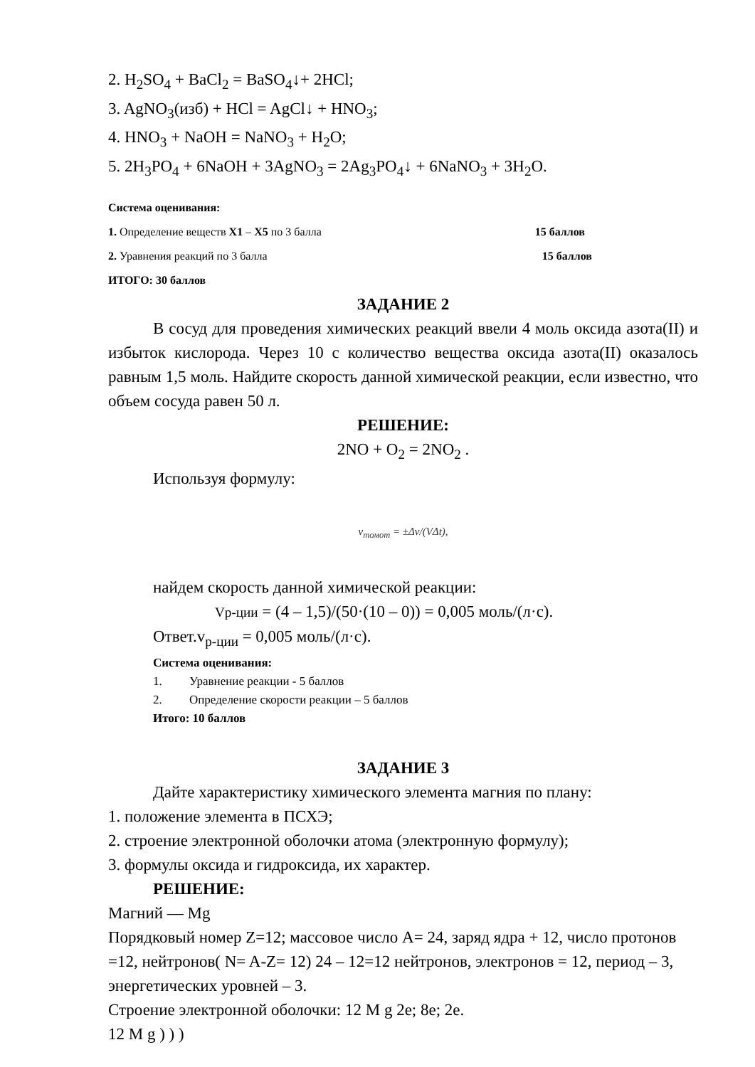2. H<sub>2</sub>SO<sub>4</sub> + BaCl<sub>2</sub> = BaSO<sub>4</sub>↓+ 2HCl;
3. AgNO<sub>3</sub>(изб) + HCl = AgCl↓ + HNO<sub>3</sub>;
4. HNO<sub>3</sub> + NaOH = NaNO<sub>3</sub> + H<sub>2</sub>O;
5. 2H<sub>3</sub>PO<sub>4</sub> + 6NaOH + 3AgNO<sub>3</sub> = 2Ag<sub>3</sub>PO<sub>4</sub>↓ + 6NaNO<sub>3</sub> + 3H<sub>2</sub>O.
Система оценивания:
1. Определение веществ X1 – X5 по 3 балла 15 баллов
2. Уравнения реакций по 3 балла 15 баллов
ИТОГО: 30 баллов
ЗАДАНИЕ 2
В сосуд для проведения химических реакций ввели 4 моль оксида азота(II) и избыток кислорода. Через 10 с количество вещества оксида азота(II) оказалось равным 1,5 моль. Найдите скорость данной химической реакции, если известно, что объем сосуда равен 50 л.
РЕШЕНИЕ:
2NO + O<sub>2</sub> = 2NO<sub>2</sub> .
Используя формулу:
v<sub>томот</sub> = ±Δν/(VΔt),
найдем скорость данной химической реакции:
Vр-ции = (4 – 1,5)/(50·(10 – 0)) = 0,005 моль/(л·с).
Ответ.v<sub>р-ции</sub> = 0,005 моль/(л·с).
Система оценивания:
1. Уравнение реакции - 5 баллов
2. Определение скорости реакции – 5 баллов
Итого: 10 баллов
ЗАДАНИЕ 3
Дайте характеристику химического элемента магния по плану:
1. положение элемента в ПСХЭ;
2. строение электронной оболочки атома (электронную формулу);
3. формулы оксида и гидроксида, их характер.
РЕШЕНИЕ:
Магний — Mg
Порядковый номер Z=12; массовое число A= 24, заряд ядра + 12, число протонов =12, нейтронов( N= A-Z= 12) 24 – 12=12 нейтронов, электронов = 12, период – 3, энергетических уровней – 3.
Строение электронной оболочки: 12 M g 2e; 8e; 2e.
12 M g ) ) )